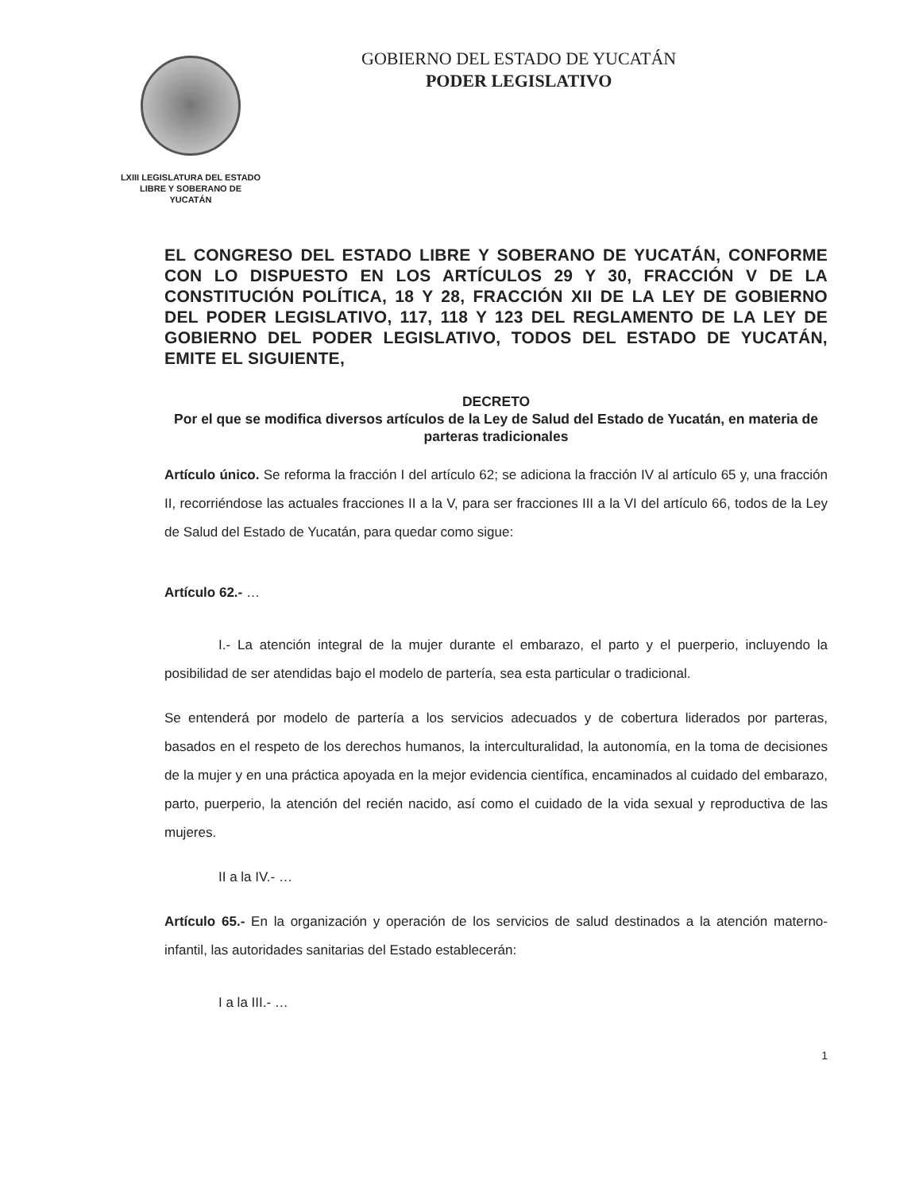LXIII LEGISLATURA DEL ESTADO
LIBRE Y SOBERANO DE
YUCATÁN
GOBIERNO DEL ESTADO DE YUCATÁN
PODER LEGISLATIVO
EL CONGRESO DEL ESTADO LIBRE Y SOBERANO DE YUCATÁN, CONFORME CON LO DISPUESTO EN LOS ARTÍCULOS 29 Y 30, FRACCIÓN V DE LA CONSTITUCIÓN POLÍTICA, 18 Y 28, FRACCIÓN XII DE LA LEY DE GOBIERNO DEL PODER LEGISLATIVO, 117, 118 Y 123 DEL REGLAMENTO DE LA LEY DE GOBIERNO DEL PODER LEGISLATIVO, TODOS DEL ESTADO DE YUCATÁN, EMITE EL SIGUIENTE,
DECRETO
Por el que se modifica diversos artículos de la Ley de Salud del Estado de Yucatán, en materia de parteras tradicionales
Artículo único. Se reforma la fracción I del artículo 62; se adiciona la fracción IV al artículo 65 y, una fracción II, recorriéndose las actuales fracciones II a la V, para ser fracciones III a la VI del artículo 66, todos de la Ley de Salud del Estado de Yucatán, para quedar como sigue:
Artículo 62.- …
I.- La atención integral de la mujer durante el embarazo, el parto y el puerperio, incluyendo la posibilidad de ser atendidas bajo el modelo de partería, sea esta particular o tradicional.
Se entenderá por modelo de partería a los servicios adecuados y de cobertura liderados por parteras, basados en el respeto de los derechos humanos, la interculturalidad, la autonomía, en la toma de decisiones de la mujer y en una práctica apoyada en la mejor evidencia científica, encaminados al cuidado del embarazo, parto, puerperio, la atención del recién nacido, así como el cuidado de la vida sexual y reproductiva de las mujeres.
II a la IV.- …
Artículo 65.- En la organización y operación de los servicios de salud destinados a la atención materno-infantil, las autoridades sanitarias del Estado establecerán:
I a la III.- …
1